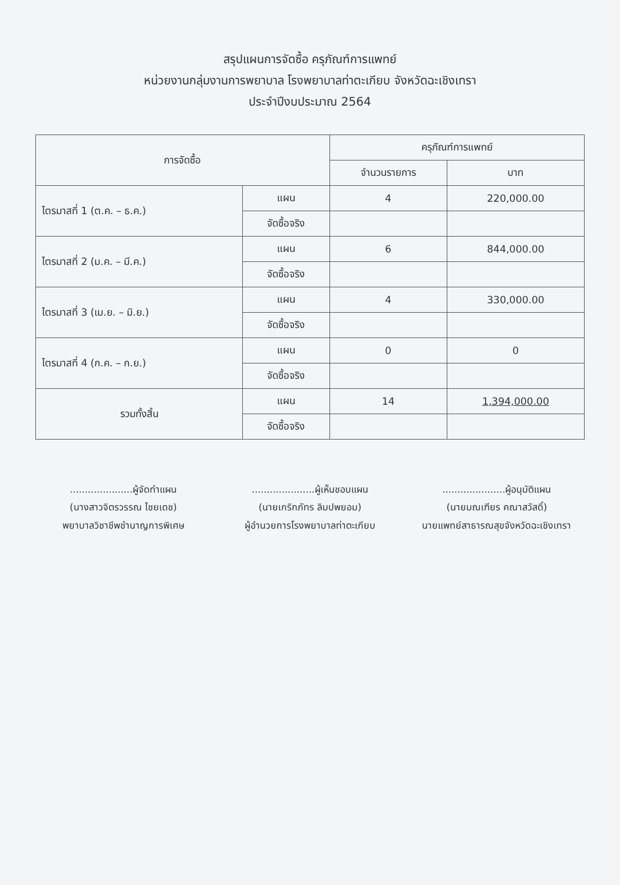สรุปแผนการจัดซื้อ ครุภัณฑ์การแพทย์
หน่วยงานกลุ่มงานการพยาบาล โรงพยาบาลท่าตะเกียบ จังหวัดฉะเชิงเทรา
ประจำปีงบประมาณ 2564
| การจัดซื้อ | | ครุภัณฑ์การแพทย์ | |
| --- | --- | --- | --- |
| | | จำนวนรายการ | บาท |
| ไตรมาสที่ 1 (ต.ค. – ธ.ค.) | แผน | 4 | 220,000.00 |
| | จัดซื้อจริง | | |
| ไตรมาสที่ 2 (ม.ค. – มี.ค.) | แผน | 6 | 844,000.00 |
| | จัดซื้อจริง | | |
| ไตรมาสที่ 3 (เม.ย. – มิ.ย.) | แผน | 4 | 330,000.00 |
| | จัดซื้อจริง | | |
| ไตรมาสที่ 4 (ก.ค. – ก.ย.) | แผน | 0 | 0 |
| | จัดซื้อจริง | | |
| รวมทั้งสิ้น | แผน | 14 | 1,394,000.00 |
| | จัดซื้อจริง | | |
.....................ผู้จัดทำแผน
(นางสาวจิตรวรรณ ไชยเดช)
พยาบาลวิชาชีพชำนาญการพิเศษ
.....................ผู้เห็นชอบแผน
(นายเกริกภัทร ลิมปพยอม)
ผู้อำนวยการโรงพยาบาลท่าตะเกียบ
.....................ผู้อนุมัติแผน
(นายมณเฑียร คณาสวัสดิ์)
นายแพทย์สาธารณสุขจังหวัดฉะเชิงเทรา